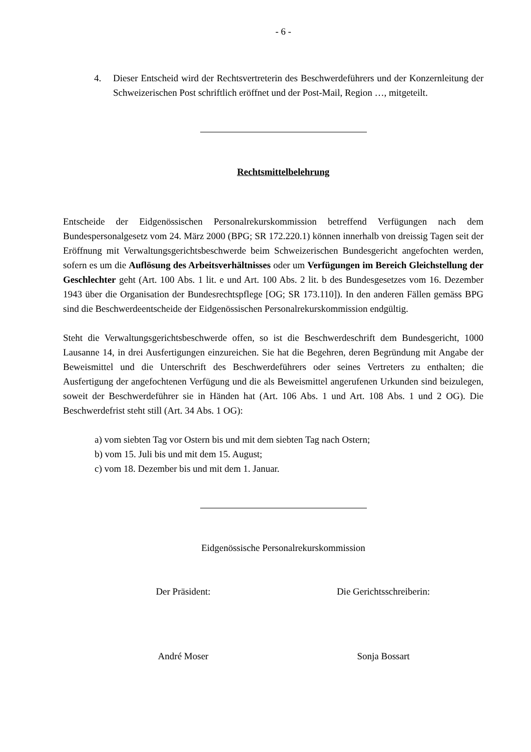- 6 -
4. Dieser Entscheid wird der Rechtsvertreterin des Beschwerdeführers und der Konzernleitung der Schweizerischen Post schriftlich eröffnet und der Post-Mail, Region …, mitgeteilt.
Rechtsmittelbelehrung
Entscheide der Eidgenössischen Personalrekurskommission betreffend Verfügungen nach dem Bundespersonalgesetz vom 24. März 2000 (BPG; SR 172.220.1) können innerhalb von dreissig Tagen seit der Eröffnung mit Verwaltungsgerichtsbeschwerde beim Schweizerischen Bundesgericht angefochten werden, sofern es um die Auflösung des Arbeitsverhältnisses oder um Verfügungen im Bereich Gleichstellung der Geschlechter geht (Art. 100 Abs. 1 lit. e und Art. 100 Abs. 2 lit. b des Bundesgesetzes vom 16. Dezember 1943 über die Organisation der Bundesrechtspflege [OG; SR 173.110]). In den anderen Fällen gemäss BPG sind die Beschwerdeentscheide der Eidgenössischen Personalrekurskommission endgültig.
Steht die Verwaltungsgerichtsbeschwerde offen, so ist die Beschwerdeschrift dem Bundesgericht, 1000 Lausanne 14, in drei Ausfertigungen einzureichen. Sie hat die Begehren, deren Begründung mit Angabe der Beweismittel und die Unterschrift des Beschwerdeführers oder seines Vertreters zu enthalten; die Ausfertigung der angefochtenen Verfügung und die als Beweismittel angerufenen Urkunden sind beizulegen, soweit der Beschwerdeführer sie in Händen hat (Art. 106 Abs. 1 und Art. 108 Abs. 1 und 2 OG). Die Beschwerdefrist steht still (Art. 34 Abs. 1 OG):
a) vom siebten Tag vor Ostern bis und mit dem siebten Tag nach Ostern;
b) vom 15. Juli bis und mit dem 15. August;
c) vom 18. Dezember bis und mit dem 1. Januar.
Eidgenössische Personalrekurskommission
Der Präsident: Die Gerichtsschreiberin:
André Moser Sonja Bossart